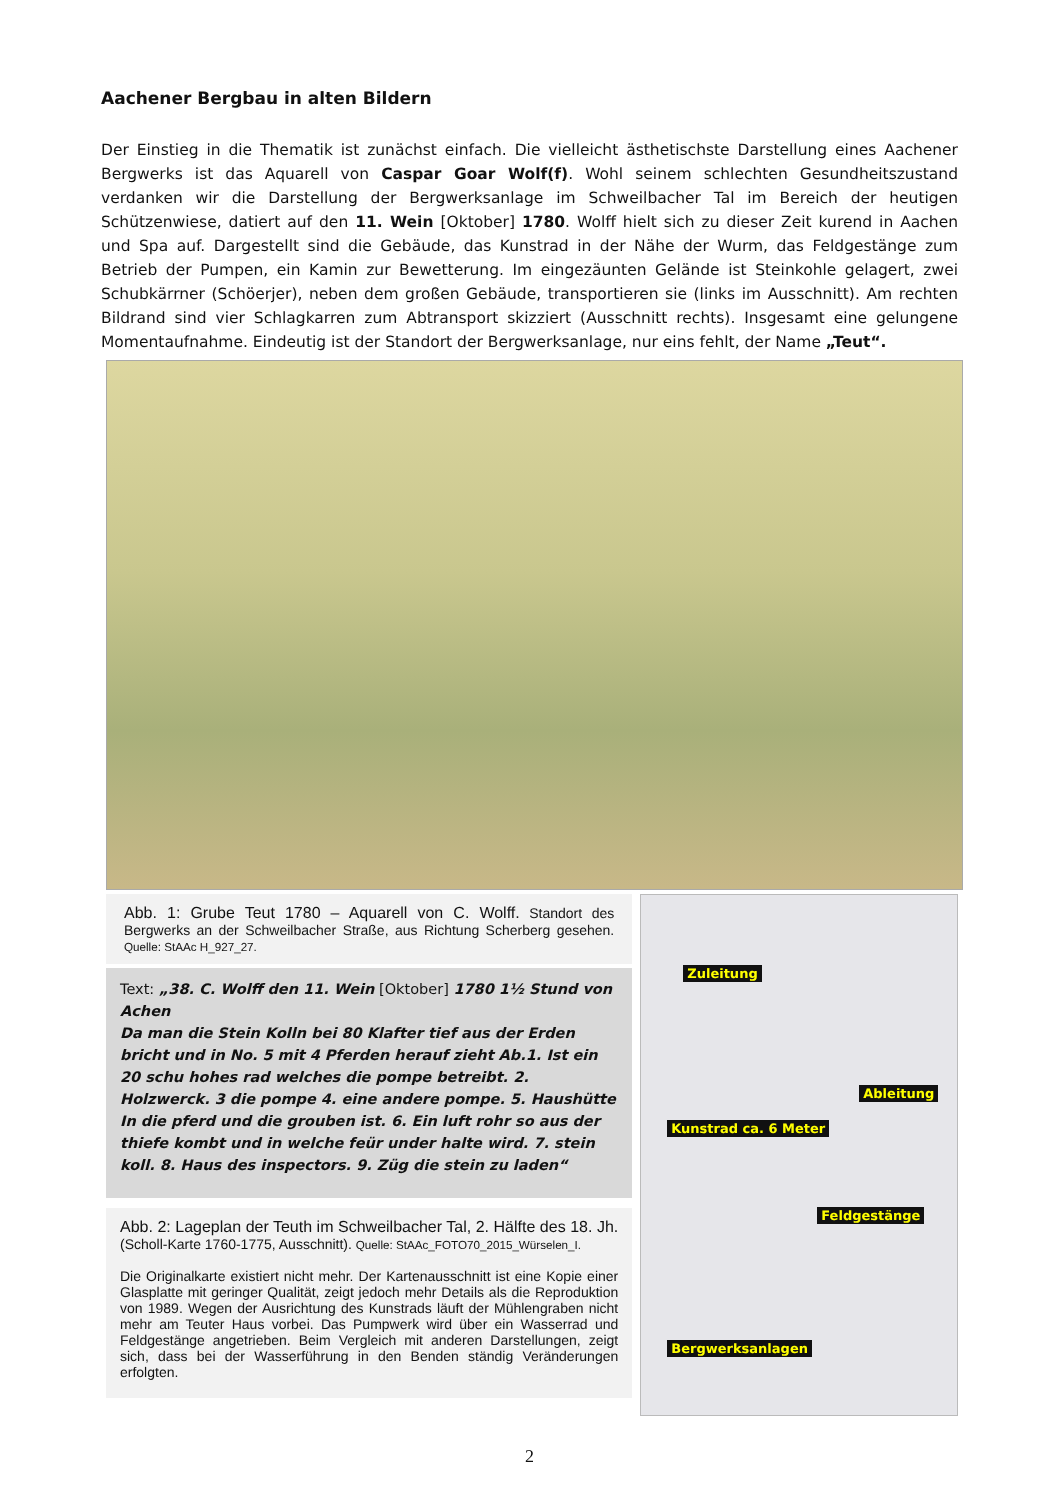Aachener Bergbau in alten Bildern
Der Einstieg in die Thematik ist zunächst einfach. Die vielleicht ästhetischste Darstellung eines Aachener Bergwerks ist das Aquarell von Caspar Goar Wolf(f). Wohl seinem schlechten Gesundheitszustand verdanken wir die Darstellung der Bergwerksanlage im Schweilbacher Tal im Bereich der heutigen Schützenwiese, datiert auf den 11. Wein [Oktober] 1780. Wolff hielt sich zu dieser Zeit kurend in Aachen und Spa auf. Dargestellt sind die Gebäude, das Kunstrad in der Nähe der Wurm, das Feldgestänge zum Betrieb der Pumpen, ein Kamin zur Bewetterung. Im eingezäunten Gelände ist Steinkohle gelagert, zwei Schubkärrner (Schöerjer), neben dem großen Gebäude, transportieren sie (links im Ausschnitt). Am rechten Bildrand sind vier Schlagkarren zum Abtransport skizziert (Ausschnitt rechts). Insgesamt eine gelungene Momentaufnahme. Eindeutig ist der Standort der Bergwerksanlage, nur eins fehlt, der Name „Teut“.
Abb. 1: Grube Teut 1780 – Aquarell von C. Wolff. Standort des Bergwerks an der Schweilbacher Straße, aus Richtung Scherberg gesehen. Quelle: StAAc H_927_27.
Text: „38. C. Wolff den 11. Wein [Oktober] 1780 1½ Stund von Achen
Da man die Stein Kolln bei 80 Klafter tief aus der Erden bricht und in No. 5 mit 4 Pferden herauf zieht Ab.1. Ist ein 20 schu hohes rad welches die pompe betreibt. 2. Holzwerck. 3 die pompe 4. eine andere pompe. 5. Haushütte In die pferd und die grouben ist. 6. Ein luft rohr so aus der thiefe kombt und in welche feür under halte wird. 7. stein koll. 8. Haus des inspectors. 9. Züg die stein zu laden“
Abb. 2: Lageplan der Teuth im Schweilbacher Tal, 2. Hälfte des 18. Jh. (Scholl-Karte 1760-1775, Ausschnitt). Quelle: StAAc_FOTO70_2015_Würselen_I.
Die Originalkarte existiert nicht mehr. Der Kartenausschnitt ist eine Kopie einer Glasplatte mit geringer Qualität, zeigt jedoch mehr Details als die Reproduktion von 1989. Wegen der Ausrichtung des Kunstrads läuft der Mühlengraben nicht mehr am Teuter Haus vorbei. Das Pumpwerk wird über ein Wasserrad und Feldgestänge angetrieben. Beim Vergleich mit anderen Darstellungen, zeigt sich, dass bei der Wasserführung in den Benden ständig Veränderungen erfolgten.
Zuleitung
Ableitung
Kunstrad ca. 6 Meter
Feldgestänge
Bergwerksanlagen
2